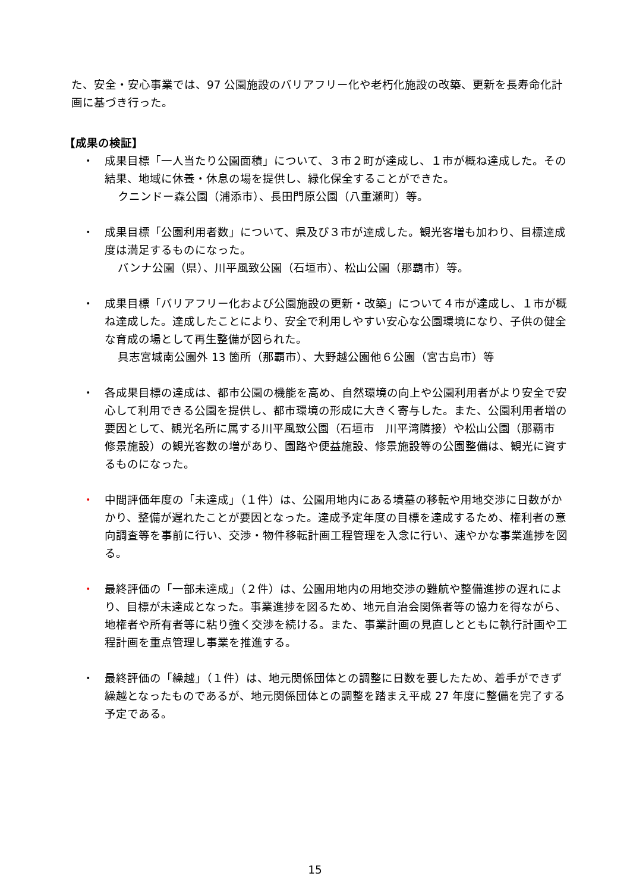た、安全・安心事業では、97 公園施設のバリアフリー化や老朽化施設の改築、更新を長寿命化計画に基づき行った。
【成果の検証】
・ 成果目標「一人当たり公園面積」について、３市２町が達成し、１市が概ね達成した。その結果、地域に休養・休息の場を提供し、緑化保全することができた。
クニンドー森公園（浦添市）、長田門原公園（八重瀬町）等。
・ 成果目標「公園利用者数」について、県及び３市が達成した。観光客増も加わり、目標達成度は満足するものになった。
バンナ公園（県）、川平風致公園（石垣市）、松山公園（那覇市）等。
・ 成果目標「バリアフリー化および公園施設の更新・改築」について４市が達成し、１市が概ね達成した。達成したことにより、安全で利用しやすい安心な公園環境になり、子供の健全な育成の場として再生整備が図られた。
具志宮城南公園外 13 箇所（那覇市）、大野越公園他６公園（宮古島市）等
・ 各成果目標の達成は、都市公園の機能を高め、自然環境の向上や公園利用者がより安全で安心して利用できる公園を提供し、都市環境の形成に大きく寄与した。また、公園利用者増の要因として、観光名所に属する川平風致公園（石垣市　川平湾隣接）や松山公園（那覇市　修景施設）の観光客数の増があり、園路や便益施設、修景施設等の公園整備は、観光に資するものになった。
・ 中間評価年度の「未達成」（１件）は、公園用地内にある墳墓の移転や用地交渉に日数がかかり、整備が遅れたことが要因となった。達成予定年度の目標を達成するため、権利者の意向調査等を事前に行い、交渉・物件移転計画工程管理を入念に行い、速やかな事業進捗を図る。
・ 最終評価の「一部未達成」（２件）は、公園用地内の用地交渉の難航や整備進捗の遅れにより、目標が未達成となった。事業進捗を図るため、地元自治会関係者等の協力を得ながら、地権者や所有者等に粘り強く交渉を続ける。また、事業計画の見直しとともに執行計画や工程計画を重点管理し事業を推進する。
・ 最終評価の「繰越」（１件）は、地元関係団体との調整に日数を要したため、着手ができず繰越となったものであるが、地元関係団体との調整を踏まえ平成 27 年度に整備を完了する予定である。
15